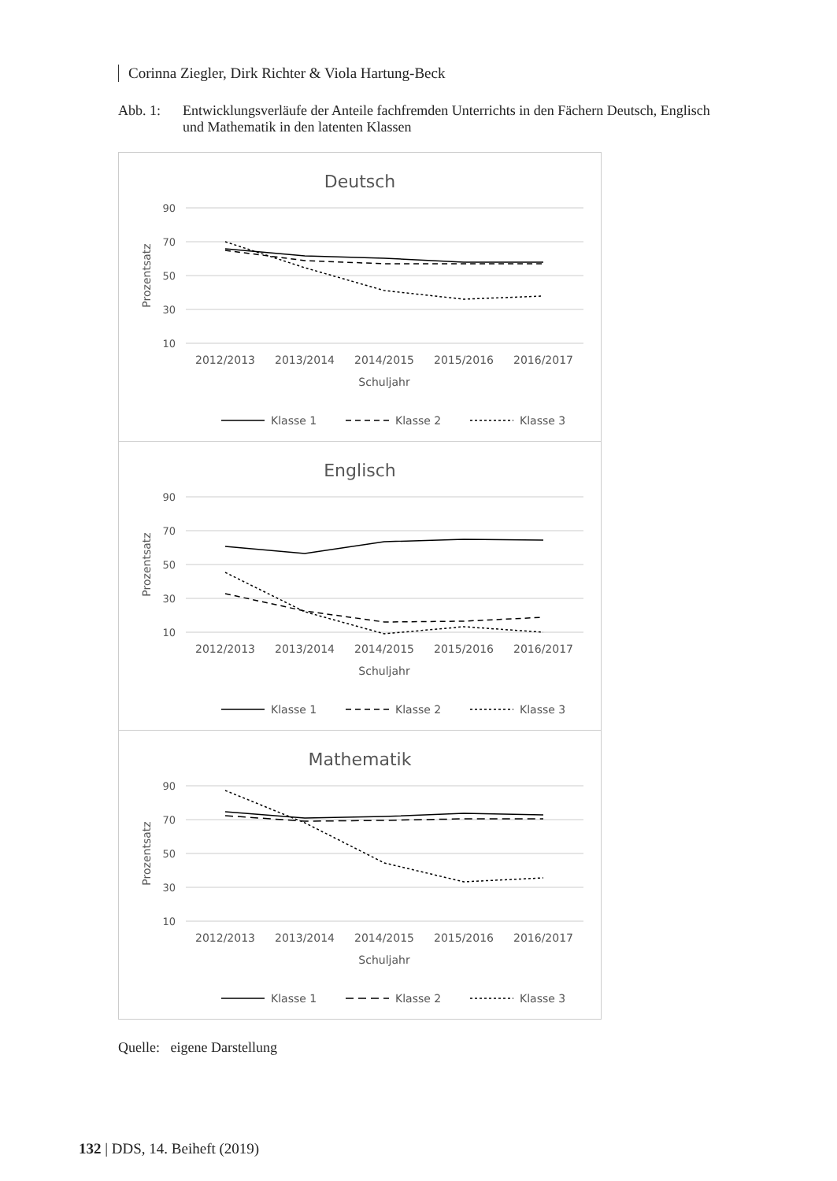Corinna Ziegler, Dirk Richter & Viola Hartung-Beck
Abb. 1: Entwicklungsverläufe der Anteile fachfremden Unterrichts in den Fächern Deutsch, Englisch und Mathematik in den latenten Klassen
Deutsch
90
70
50
30
10
Prozentsatz
2012/2013
2013/2014
2014/2015
2015/2016
2016/2017
Schuljahr
Klasse 1
Klasse 2
Klasse 3
Englisch
90
70
50
30
10
Prozentsatz
2012/2013
2013/2014
2014/2015
2015/2016
2016/2017
Schuljahr
Klasse 1
Klasse 2
Klasse 3
Mathematik
90
70
50
30
10
Prozentsatz
2012/2013
2013/2014
2014/2015
2015/2016
2016/2017
Schuljahr
Klasse 1
Klasse 2
Klasse 3
Quelle: eigene Darstellung
132 | DDS, 14. Beiheft (2019)